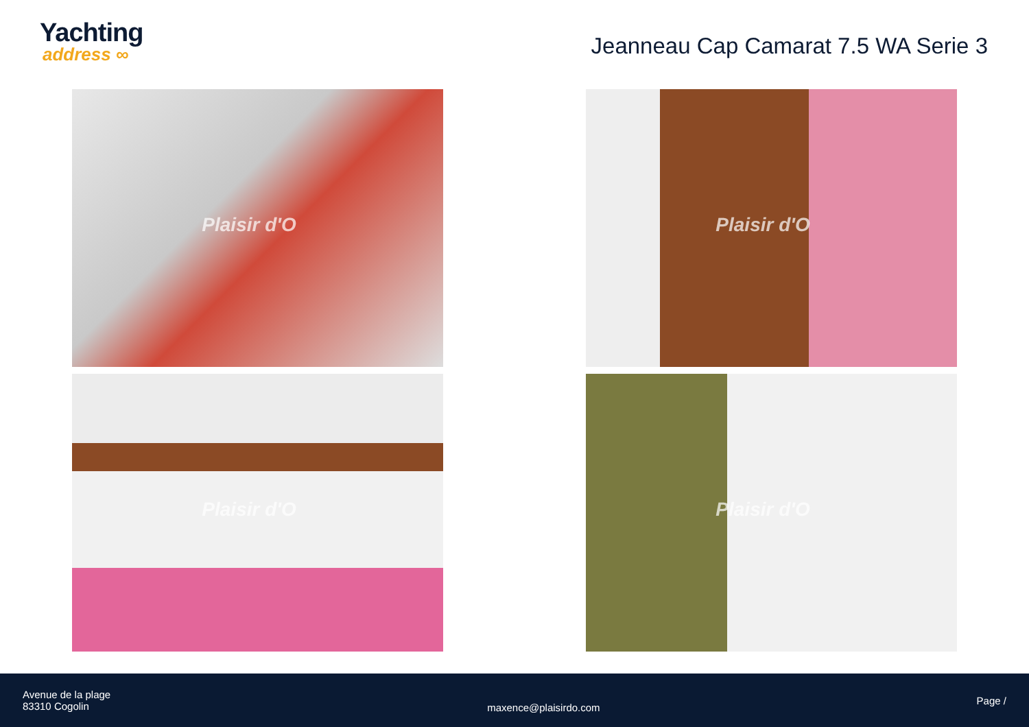Yachting
address ∞
Jeanneau Cap Camarat 7.5 WA Serie 3
Plaisir d'O
Plaisir d'O
Plaisir d'O
Plaisir d'O
Avenue de la plage
83310 Cogolin
maxence@plaisirdo.com
Page /